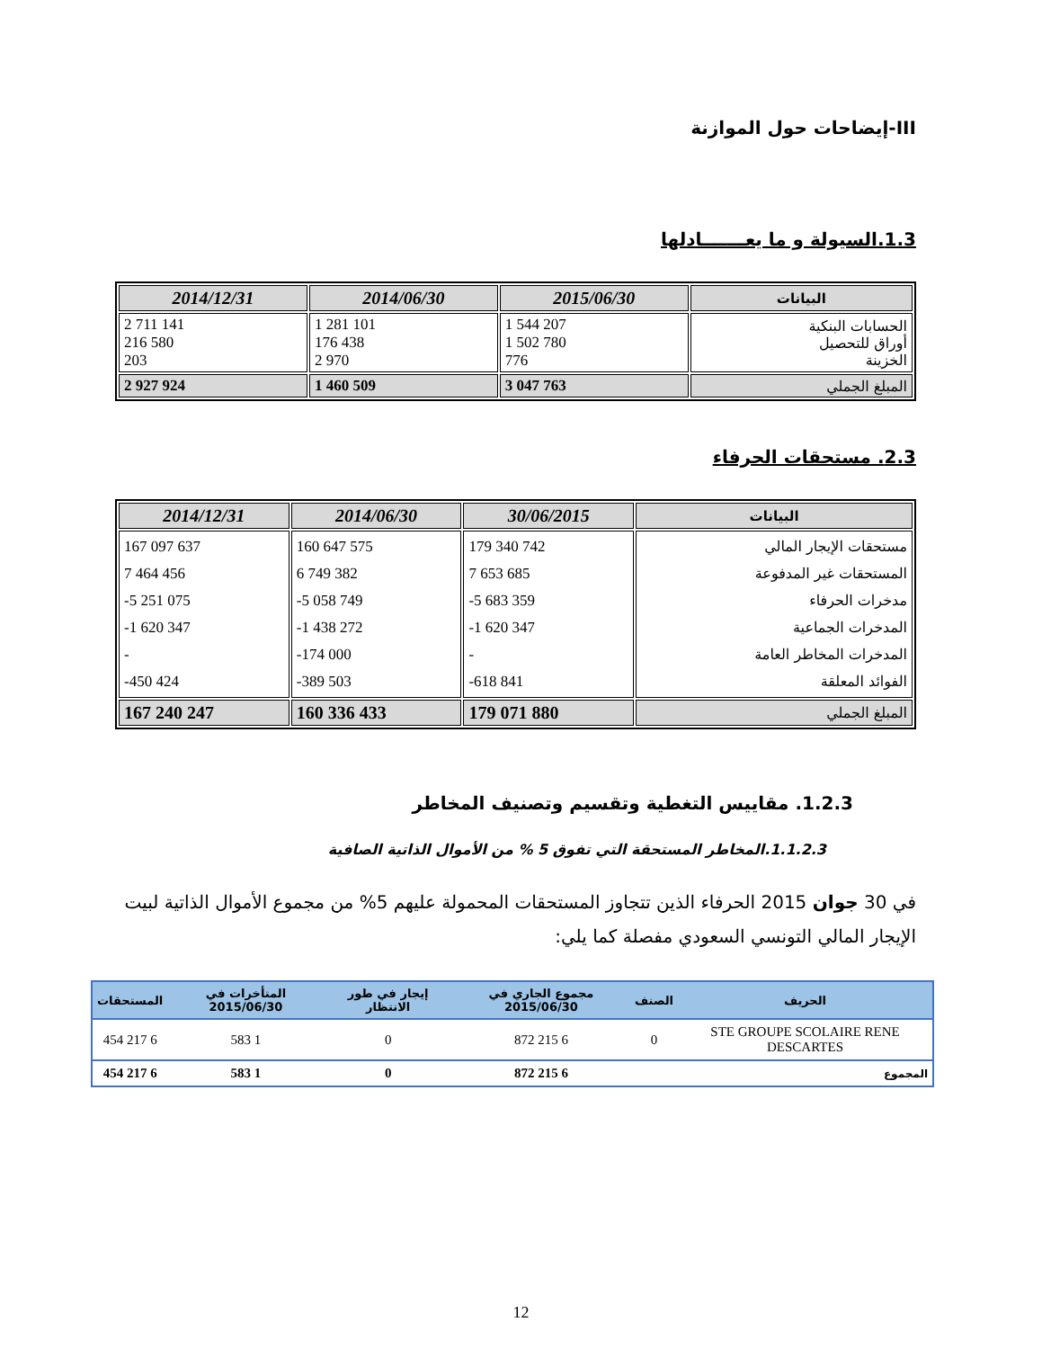III-إيضاحات حول الموازنة
1.3.السيولة و ما يعـــــــادلها
| البيانات | 2015/06/30 | 2014/06/30 | 2014/12/31 |
| --- | --- | --- | --- |
| الحسابات البنكية أوراق للتحصيل الخزينة | 1 544 207 1 502 780 776 | 1 281 101 176 438 2 970 | 2 711 141 216 580 203 |
| المبلغ الجملي | 3 047 763 | 1 460 509 | 2 927 924 |
2.3. مستحقات الحرفاء
| البيانات | 30/06/2015 | 2014/06/30 | 2014/12/31 |
| --- | --- | --- | --- |
| مستحقات الإيجار المالي المستحقات غير المدفوعة مدخرات الحرفاء المدخرات الجماعية المدخرات المخاطر العامة الفوائد المعلقة | 179 340 742 7 653 685 -5 683 359 -1 620 347 - -618 841 | 160 647 575 6 749 382 -5 058 749 -1 438 272 -174 000 -389 503 | 167 097 637 7 464 456 -5 251 075 -1 620 347 - -450 424 |
| المبلغ الجملي | 179 071 880 | 160 336 433 | 167 240 247 |
1.2.3. مقاييس التغطية وتقسيم وتصنيف المخاطر
1.1.2.3.المخاطر المستحقة التي تفوق 5 % من الأموال الذاتية الصافية
في 30 جوان 2015 الحرفاء الذين تتجاوز المستحقات المحمولة عليهم 5% من مجموع الأموال الذاتية لبيت الإيجار المالي التونسي السعودي مفصلة كما يلي:
| الحريف | الصنف | مجموع الجاري في 2015/06/30 | إيجار في طور الانتظار | المتأخرات في 2015/06/30 | المستحقات |
| --- | --- | --- | --- | --- | --- |
| STE GROUPE SCOLAIRE RENE DESCARTES | 0 | 6 215 872 | 0 | 1 583 | 6 217 454 |
| المجموع | | 6 215 872 | 0 | 1 583 | 6 217 454 |
12